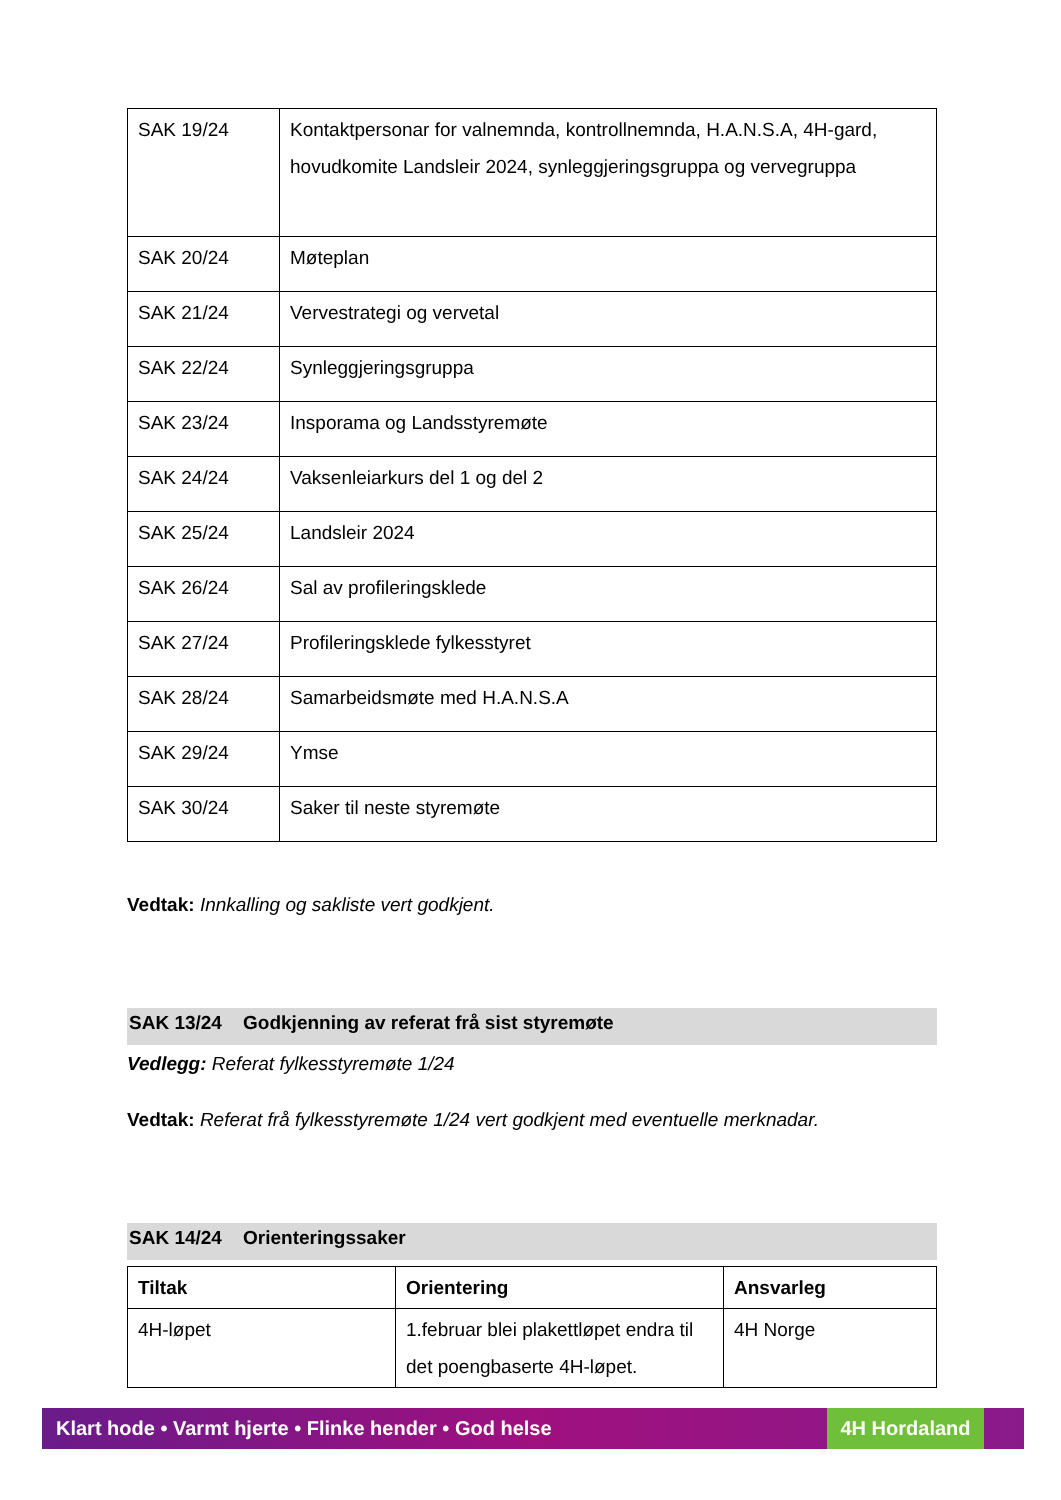| SAK 19/24 | Kontaktpersonar for valnemnda, kontrollnemnda, H.A.N.S.A, 4H-gard, hovudkomite Landsleir 2024, synleggjeringsgruppa og vervegruppa |
| SAK 20/24 | Møteplan |
| SAK 21/24 | Vervestrategi og vervetal |
| SAK 22/24 | Synleggjeringsgruppa |
| SAK 23/24 | Insporama og Landsstyremøte |
| SAK 24/24 | Vaksenleiarkurs del 1 og del 2 |
| SAK 25/24 | Landsleir 2024 |
| SAK 26/24 | Sal av profileringsklede |
| SAK 27/24 | Profileringsklede fylkesstyret |
| SAK 28/24 | Samarbeidsmøte med H.A.N.S.A |
| SAK 29/24 | Ymse |
| SAK 30/24 | Saker til neste styremøte |
Vedtak: Innkalling og sakliste vert godkjent.
SAK 13/24 Godkjenning av referat frå sist styremøte
Vedlegg: Referat fylkesstyremøte 1/24
Vedtak: Referat frå fylkesstyremøte 1/24 vert godkjent med eventuelle merknadar.
SAK 14/24 Orienteringssaker
| Tiltak | Orientering | Ansvarleg |
| --- | --- | --- |
| 4H-løpet | 1.februar blei plakettløpet endra til det poengbaserte 4H-løpet. | 4H Norge |
Klart hode • Varmt hjerte • Flinke hender • God helse 4H Hordaland